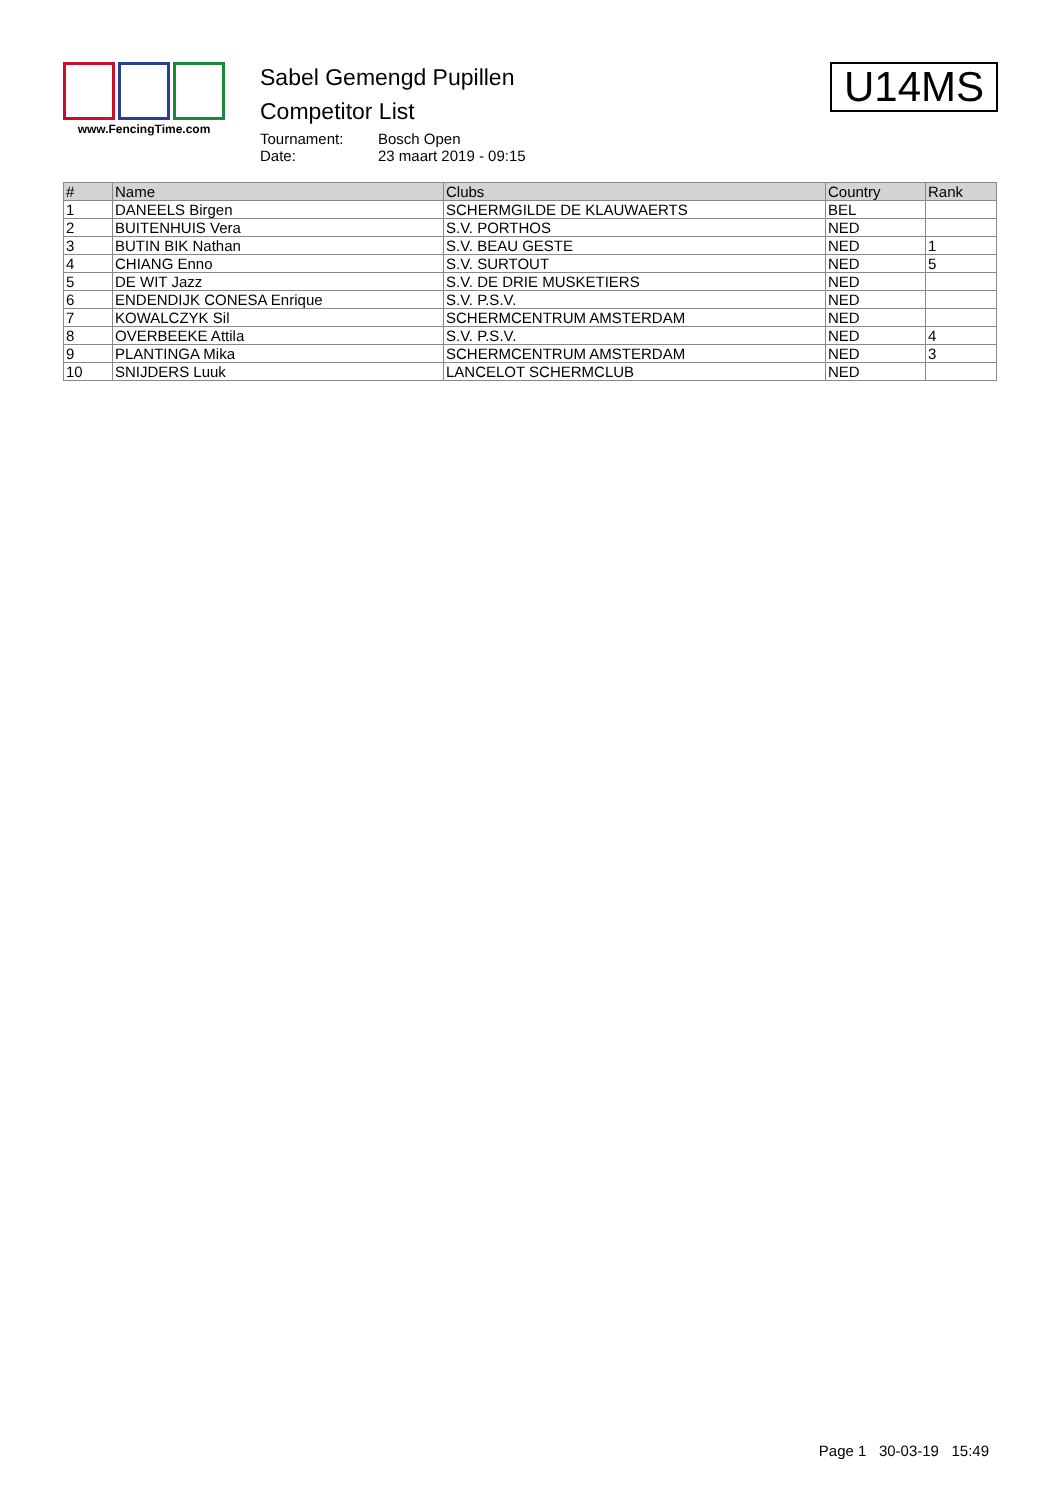www.FencingTime.com
Sabel Gemengd Pupillen
Competitor List
Tournament: Bosch Open
Date: 23 maart 2019 - 09:15
U14MS
| # | Name | Clubs | Country | Rank |
| --- | --- | --- | --- | --- |
| 1 | DANEELS Birgen | SCHERMGILDE DE KLAUWAERTS | BEL | |
| 2 | BUITENHUIS Vera | S.V. PORTHOS | NED | |
| 3 | BUTIN BIK Nathan | S.V. BEAU GESTE | NED | 1 |
| 4 | CHIANG Enno | S.V. SURTOUT | NED | 5 |
| 5 | DE WIT Jazz | S.V. DE DRIE MUSKETIERS | NED | |
| 6 | ENDENDIJK CONESA Enrique | S.V. P.S.V. | NED | |
| 7 | KOWALCZYK Sil | SCHERMCENTRUM AMSTERDAM | NED | |
| 8 | OVERBEEKE Attila | S.V. P.S.V. | NED | 4 |
| 9 | PLANTINGA Mika | SCHERMCENTRUM AMSTERDAM | NED | 3 |
| 10 | SNIJDERS Luuk | LANCELOT SCHERMCLUB | NED | |
Page 1 30-03-19 15:49